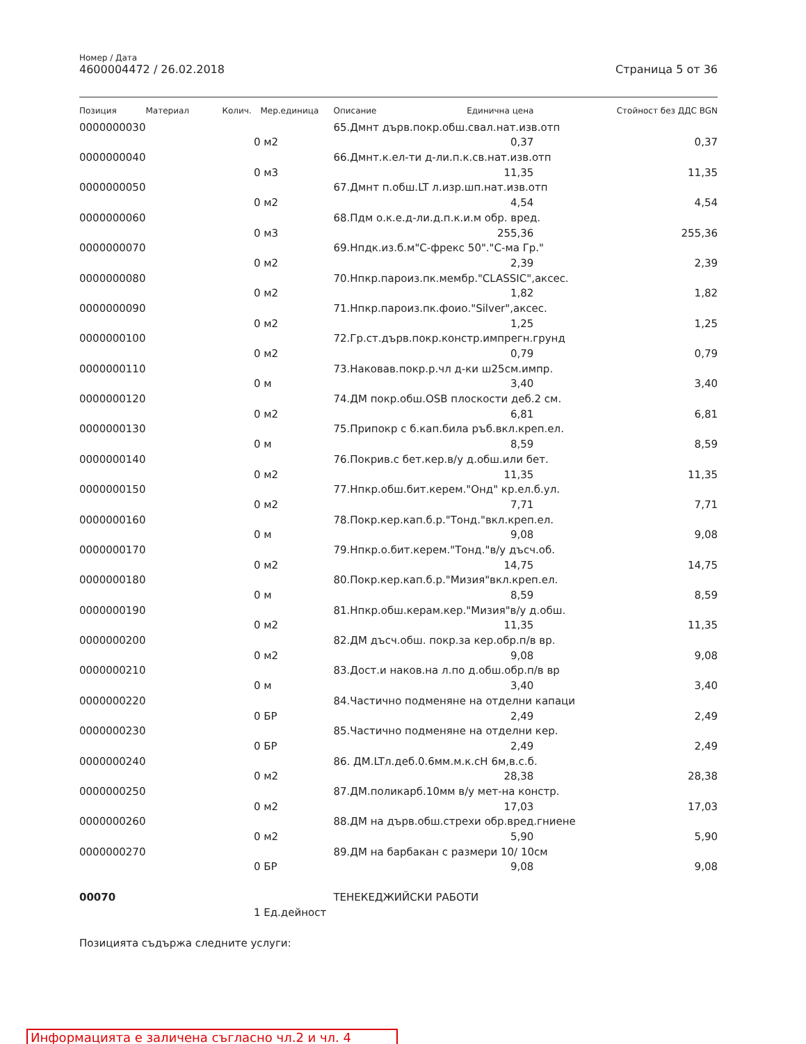Номер / Дата
4600004472 / 26.02.2018 Страница 5 от 36
| Позиция | Материал | Колич. | Мер.единица | Описание | Единична цена | Стойност без ДДС BGN |
| --- | --- | --- | --- | --- | --- | --- |
| 0000000030 | | | | 65.Дмнт дърв.покр.обш.свал.нат.изв.отп | | |
| | | 0 | м2 | | 0,37 | 0,37 |
| 0000000040 | | | | 66.Дмнт.к.ел-ти д-ли.п.к.св.нат.изв.отп | | |
| | | 0 | м3 | | 11,35 | 11,35 |
| 0000000050 | | | | 67.Дмнт п.обш.LT л.изр.шп.нат.изв.отп | | |
| | | 0 | м2 | | 4,54 | 4,54 |
| 0000000060 | | | | 68.Пдм о.к.е.д-ли.д.п.к.и.м обр. вред. | | |
| | | 0 | м3 | | 255,36 | 255,36 |
| 0000000070 | | | | 69.Нпдк.из.б.м"С-фрекс 50"."С-ма Гр." | | |
| | | 0 | м2 | | 2,39 | 2,39 |
| 0000000080 | | | | 70.Нпкр.пароиз.пк.мембр."CLASSIC",аксес. | | |
| | | 0 | м2 | | 1,82 | 1,82 |
| 0000000090 | | | | 71.Нпкр.пароиз.пк.фоио."Silver",аксес. | | |
| | | 0 | м2 | | 1,25 | 1,25 |
| 0000000100 | | | | 72.Гр.ст.дърв.покр.констр.импрегн.грунд | | |
| | | 0 | м2 | | 0,79 | 0,79 |
| 0000000110 | | | | 73.Наковав.покр.р.чл д-ки ш25см.импр. | | |
| | | 0 | м | | 3,40 | 3,40 |
| 0000000120 | | | | 74.ДМ покр.обш.OSB плоскости деб.2 см. | | |
| | | 0 | м2 | | 6,81 | 6,81 |
| 0000000130 | | | | 75.Припокр с б.кап.била ръб.вкл.креп.ел. | | |
| | | 0 | м | | 8,59 | 8,59 |
| 0000000140 | | | | 76.Покрив.с бет.кер.в/у д.обш.или бет. | | |
| | | 0 | м2 | | 11,35 | 11,35 |
| 0000000150 | | | | 77.Нпкр.обш.бит.керем."Онд" кр.ел.б.ул. | | |
| | | 0 | м2 | | 7,71 | 7,71 |
| 0000000160 | | | | 78.Покр.кер.кап.б.р."Тонд."вкл.креп.ел. | | |
| | | 0 | м | | 9,08 | 9,08 |
| 0000000170 | | | | 79.Нпкр.о.бит.керем."Тонд."в/у дъсч.об. | | |
| | | 0 | м2 | | 14,75 | 14,75 |
| 0000000180 | | | | 80.Покр.кер.кап.б.р."Мизия"вкл.креп.ел. | | |
| | | 0 | м | | 8,59 | 8,59 |
| 0000000190 | | | | 81.Нпкр.обш.керам.кер."Мизия"в/у д.обш. | | |
| | | 0 | м2 | | 11,35 | 11,35 |
| 0000000200 | | | | 82.ДМ дъсч.обш. покр.за кер.обр.п/в вр. | | |
| | | 0 | м2 | | 9,08 | 9,08 |
| 0000000210 | | | | 83.Дост.и наков.на л.по д.обш.обр.п/в вр | | |
| | | 0 | м | | 3,40 | 3,40 |
| 0000000220 | | | | 84.Частично подменяне на отделни капаци | | |
| | | 0 | БР | | 2,49 | 2,49 |
| 0000000230 | | | | 85.Частично подменяне на отделни кер. | | |
| | | 0 | БР | | 2,49 | 2,49 |
| 0000000240 | | | | 86. ДМ.LTл.деб.0.6мм.м.к.cH 6м,в.с.б. | | |
| | | 0 | м2 | | 28,38 | 28,38 |
| 0000000250 | | | | 87.ДМ.поликарб.10мм в/у мет-на констр. | | |
| | | 0 | м2 | | 17,03 | 17,03 |
| 0000000260 | | | | 88.ДМ на дърв.обш.стрехи обр.вред.гниене | | |
| | | 0 | м2 | | 5,90 | 5,90 |
| 0000000270 | | | | 89.ДМ на барбакан с размери 10/ 10см | | |
| | | 0 | БР | | 9,08 | 9,08 |
| 00070 | | | | ТЕНЕКЕДЖИЙСКИ РАБОТИ | | |
| | | 1 | Ед.дейност | | | |
| Позицията съдържа следните услуги: | | | | | | |
Информацията е заличена съгласно чл.2 и чл. 4